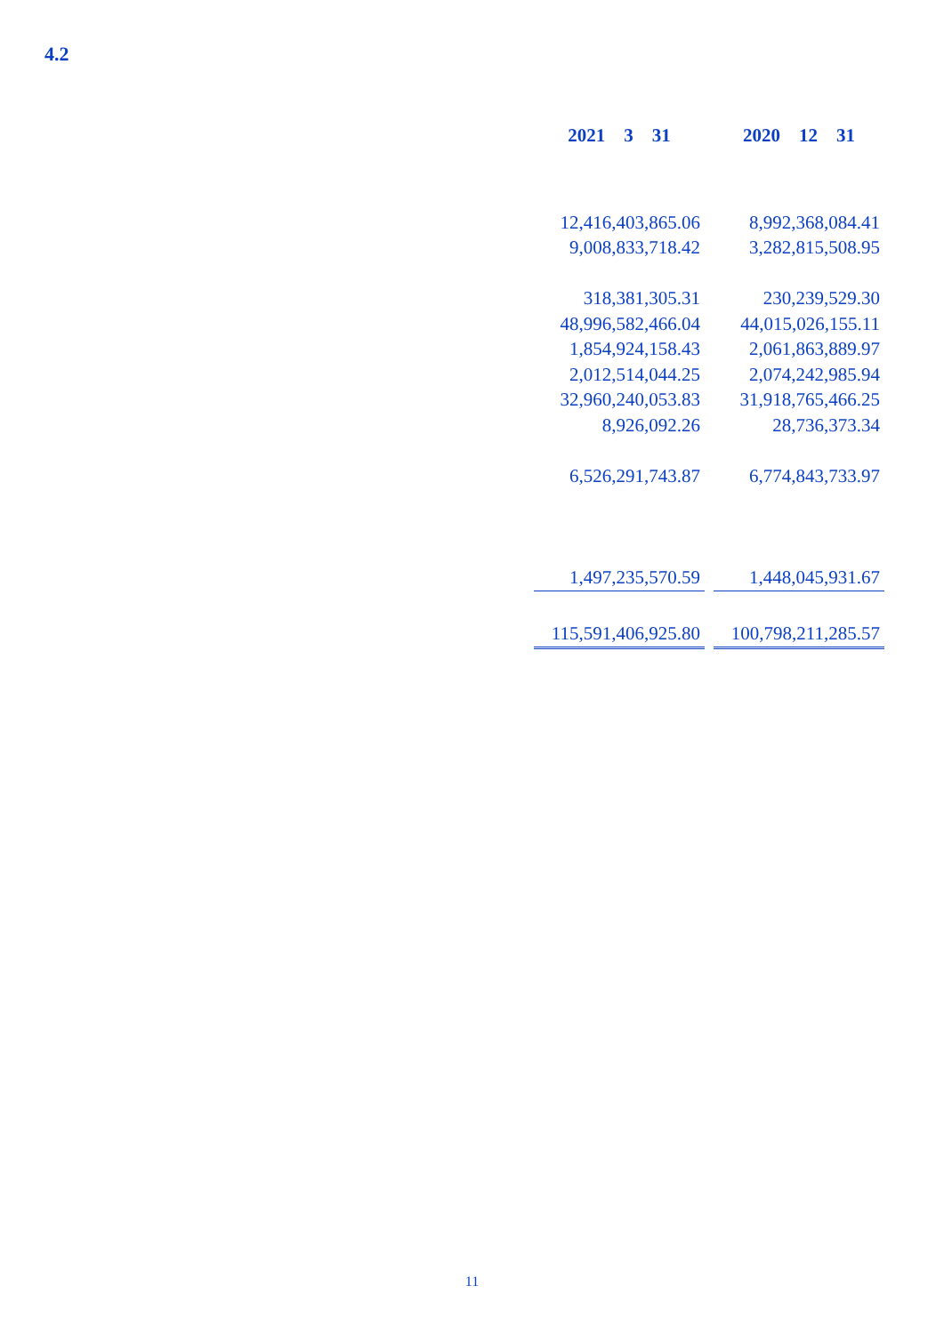4.2
| 2021 3 31 | | 2020 12 31 |
| 12,416,403,865.06 | | 8,992,368,084.41 |
| 9,008,833,718.42 | | 3,282,815,508.95 |
| 318,381,305.31 | | 230,239,529.30 |
| 48,996,582,466.04 | | 44,015,026,155.11 |
| 1,854,924,158.43 | | 2,061,863,889.97 |
| 2,012,514,044.25 | | 2,074,242,985.94 |
| 32,960,240,053.83 | | 31,918,765,466.25 |
| 8,926,092.26 | | 28,736,373.34 |
| 6,526,291,743.87 | | 6,774,843,733.97 |
| 1,497,235,570.59 | | 1,448,045,931.67 |
| 115,591,406,925.80 | | 100,798,211,285.57 |
11